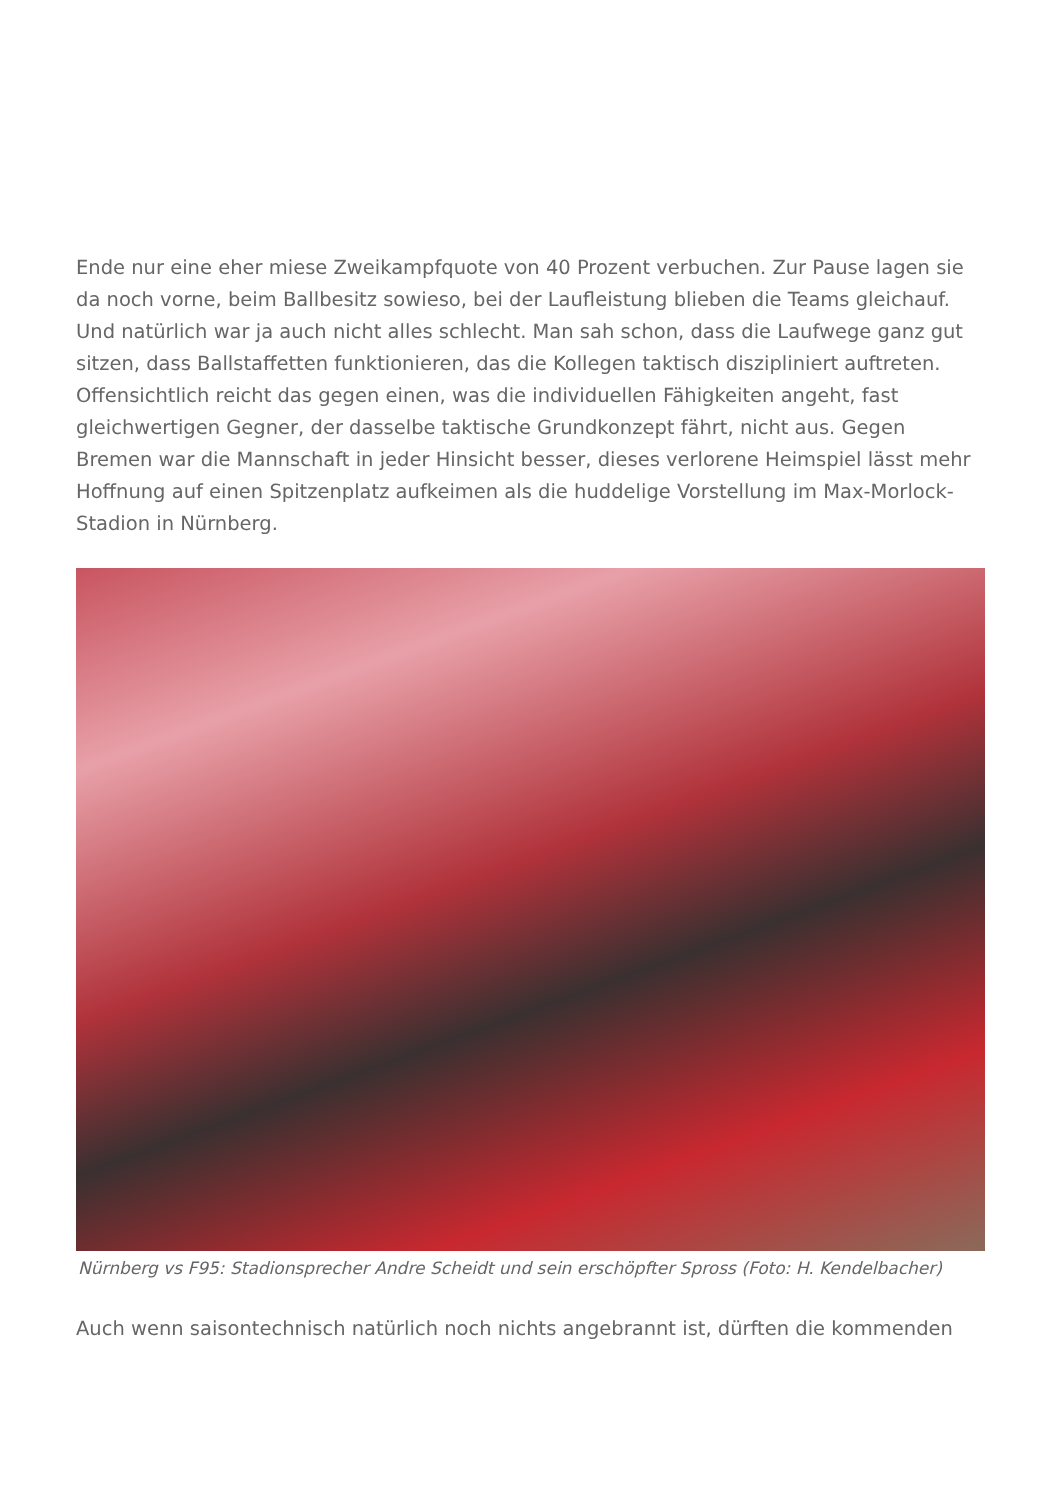Ende nur eine eher miese Zweikampfquote von 40 Prozent verbuchen. Zur Pause lagen sie da noch vorne, beim Ballbesitz sowieso, bei der Laufleistung blieben die Teams gleichauf. Und natürlich war ja auch nicht alles schlecht. Man sah schon, dass die Laufwege ganz gut sitzen, dass Ballstaffetten funktionieren, das die Kollegen taktisch diszipliniert auftreten. Offensichtlich reicht das gegen einen, was die individuellen Fähigkeiten angeht, fast gleichwertigen Gegner, der dasselbe taktische Grundkonzept fährt, nicht aus. Gegen Bremen war die Mannschaft in jeder Hinsicht besser, dieses verlorene Heimspiel lässt mehr Hoffnung auf einen Spitzenplatz aufkeimen als die huddelige Vorstellung im Max-Morlock-Stadion in Nürnberg.
Nürnberg vs F95: Stadionsprecher Andre Scheidt und sein erschöpfter Spross (Foto: H. Kendelbacher)
Auch wenn saisontechnisch natürlich noch nichts angebrannt ist, dürften die kommenden